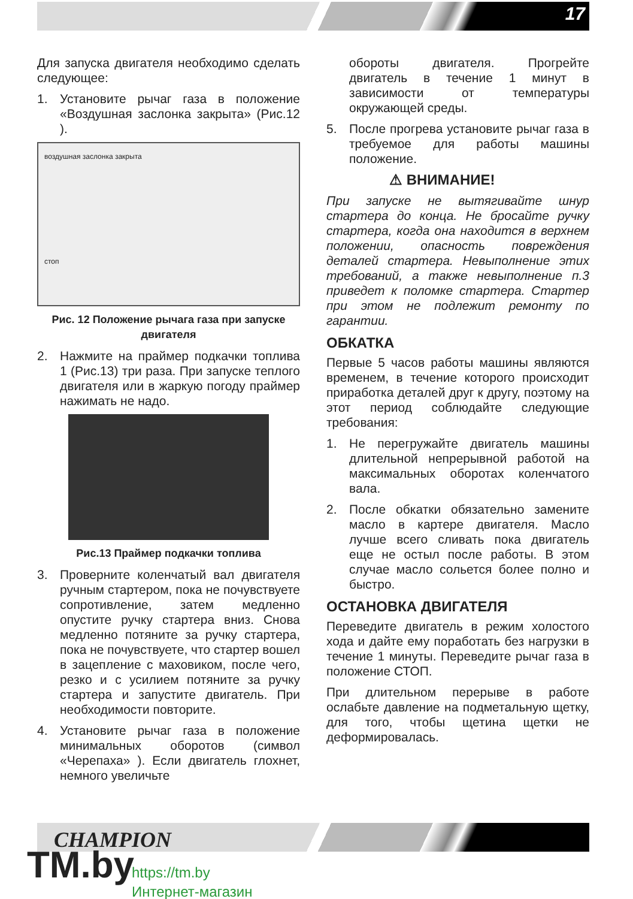17
Для запуска двигателя необходимо сделать следующее:
1. Установите рычаг газа в положение «Воздушная заслонка закрыта» (Рис.12 ).
воздушная заслонка закрыта
стоп
Рис. 12 Положение рычага газа при запуске двигателя
2. Нажмите на праймер подкачки топлива 1 (Рис.13) три раза. При запуске теплого двигателя или в жаркую погоду праймер нажимать не надо.
Рис.13 Праймер подкачки топлива
3. Проверните коленчатый вал двигателя ручным стартером, пока не почувствуете сопротивление, затем медленно опустите ручку стартера вниз. Снова медленно потяните за ручку стартера, пока не почувствуете, что стартер вошел в зацепление с маховиком, после чего, резко и с усилием потяните за ручку стартера и запустите двигатель. При необходимости повторите.
4. Установите рычаг газа в положение минимальных оборотов (символ «Черепаха» ). Если двигатель глохнет, немного увеличьте
обороты двигателя. Прогрейте двигатель в течение 1 минут в зависимости от температуры окружающей среды.
5. После прогрева установите рычаг газа в требуемое для работы машины положение.
⚠ ВНИМАНИЕ!
При запуске не вытягивайте шнур стартера до конца. Не бросайте ручку стартера, когда она находится в верхнем положении, опасность повреждения деталей стартера. Невыполнение этих требований, а также невыполнение п.3 приведет к поломке стартера. Стартер при этом не подлежит ремонту по гарантии.
ОБКАТКА
Первые 5 часов работы машины являются временем, в течение которого происходит приработка деталей друг к другу, поэтому на этот период соблюдайте следующие требования:
1. Не перегружайте двигатель машины длительной непрерывной работой на максимальных оборотах коленчатого вала.
2. После обкатки обязательно замените масло в картере двигателя. Масло лучше всего сливать пока двигатель еще не остыл после работы. В этом случае масло сольется более полно и быстро.
ОСТАНОВКА ДВИГАТЕЛЯ
Переведите двигатель в режим холостого хода и дайте ему поработать без нагрузки в течение 1 минуты. Переведите рычаг газа в положение СТОП.
При длительном перерыве в работе ослабьте давление на подметальную щетку, для того, чтобы щетина щетки не деформировалась.
CHAMPION
TM.by
https://tm.by
Интернет-магазин